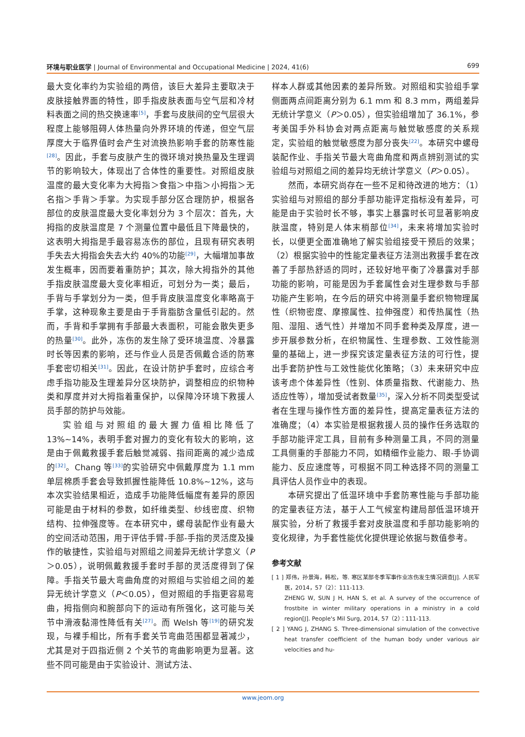环境与职业医学 | Journal of Environmental and Occupational Medicine | 2024, 41(6) 699
最大变化率约为实验组的两倍，该巨大差异主要取决于皮肤接触界面的特性，即手指皮肤表面与空气层和冷材料表面之间的热交换速率<sup>[5]</sup>，手套与皮肤间的空气层很大程度上能够阻碍人体热量向外界环境的传递，但空气层厚度大于临界值时会产生对流换热影响手套的防寒性能<sup>[28]</sup>。因此，手套与皮肤产生的微环境对换热量及生理调节的影响较大，体现出了合体性的重要性。对照组皮肤温度的最大变化率为大拇指＞食指＞中指＞小拇指＞无名指＞手背＞手掌。为实现手部分区合理防护，根据各部位的皮肤温度最大变化率划分为 3 个层次：首先，大拇指的皮肤温度是 7 个测量位置中最低且下降最快的，这表明大拇指是手最容易冻伤的部位，且现有研究表明手失去大拇指会失去大约 40%的功能<sup>[29]</sup>，大幅增加事故发生概率，因而要着重防护；其次，除大拇指外的其他手指皮肤温度最大变化率相近，可划分为一类；最后，手背与手掌划分为一类，但手背皮肤温度变化率略高于手掌，这种现象主要是由于手背脂肪含量低引起的。然而，手背和手掌拥有手部最大表面积，可能会散失更多的热量<sup>[30]</sup>。此外，冻伤的发生除了受环境温度、冷暴露时长等因素的影响，还与作业人员是否佩戴合适的防寒手套密切相关<sup>[31]</sup>。因此，在设计防护手套时，应综合考虑手指功能及生理差异分区块防护，调整相应的织物种类和厚度并对大拇指着重保护，以保障冷环境下救援人员手部的防护与效能。
实验组与对照组的最大握力值相比降低了 13%~14%，表明手套对握力的变化有较大的影响，这是由于佩戴救援手套后触觉减弱、指间距离的减少造成的<sup>[32]</sup>。Chang 等<sup>[33]</sup>的实验研究中佩戴厚度为 1.1 mm单层棉质手套会导致抓握性能降低 10.8%~12%，这与本次实验结果相近，造成手功能降低幅度有差异的原因可能是由于材料的参数，如纤维类型、纱线密度、织物结构、拉伸强度等。在本研究中，螺母装配作业有最大的空间活动范围，用于评估手臂-手部-手指的灵活度及操作的敏捷性，实验组与对照组之间差异无统计学意义（P＞0.05），说明佩戴救援手套时手部的灵活度得到了保障。手指关节最大弯曲角度的对照组与实验组之间的差异无统计学意义（P＜0.05），但对照组的手指更容易弯曲，拇指侧向和腕部向下的运动有所强化，这可能与关节中滑液黏滞性降低有关<sup>[27]</sup>。而 Welsh 等<sup>[19]</sup>的研究发现，与裸手相比，所有手套关节弯曲范围都显著减少，尤其是对于四指近侧 2 个关节的弯曲影响更为显著。这些不同可能是由于实验设计、测试方法、
样本人群或其他因素的差异所致。对照组和实验组手掌侧面两点间距离分别为 6.1 mm 和 8.3 mm，两组差异无统计学意义（P＞0.05），但实验组增加了 36.1%，参考美国手外科协会对两点距离与触觉敏感度的关系规定，实验组的触觉敏感度为部分丧失<sup>[22]</sup>。本研究中螺母装配作业、手指关节最大弯曲角度和两点辨别测试的实验组与对照组之间的差异均无统计学意义（P＞0.05）。
然而，本研究尚存在一些不足和待改进的地方：（1）实验组与对照组的部分手部功能评定指标没有差异，可能是由于实验时长不够，事实上暴露时长可显著影响皮肤温度，特别是人体末梢部位<sup>[34]</sup>，未来将增加实验时长，以便更全面准确地了解实验组接受干预后的效果；（2）根据实验中的性能定量表征方法测出救援手套在改善了手部热舒适的同时，还较好地平衡了冷暴露对手部功能的影响，可能是因为手套属性会对生理参数与手部功能产生影响，在今后的研究中将测量手套织物物理属性（织物密度、摩擦属性、拉伸强度）和传热属性（热阻、湿阻、透气性）并增加不同手套种类及厚度，进一步开展参数分析，在织物属性、生理参数、工效性能测量的基础上，进一步探究该定量表征方法的可行性，提出手套防护性与工效性能优化策略；（3）未来研究中应该考虑个体差异性（性别、体质量指数、代谢能力、热适应性等），增加受试者数量<sup>[35]</sup>，深入分析不同类型受试者在生理与操作性方面的差异性，提高定量表征方法的准确度；（4）本实验是根据救援人员的操作任务选取的手部功能评定工具，目前有多种测量工具，不同的测量工具侧重的手部能力不同，如精细作业能力、眼-手协调能力、反应速度等，可根据不同工种选择不同的测量工具评估人员作业中的表现。
本研究提出了低温环境中手套防寒性能与手部功能的定量表征方法，基于人工气候室构建局部低温环境开展实验，分析了救援手套对皮肤温度和手部功能影响的变化规律，为手套性能优化提供理论依据与数值参考。
参考文献
[ 1 ] 郑伟，孙景海，韩松，等. 寒区某部冬季军事作业冻伤发生情况调查[J]. 人民军医，2014，57（2）：111-113.
ZHENG W, SUN J H, HAN S, et al. A survey of the occurrence of frostbite in winter military operations in a ministry in a cold region[J]. People's Mil Surg, 2014, 57（2）：111-113.
[ 2 ] YANG J, ZHANG S. Three-dimensional simulation of the convective heat transfer coefficient of the human body under various air velocities and hu-
www.jeom.org